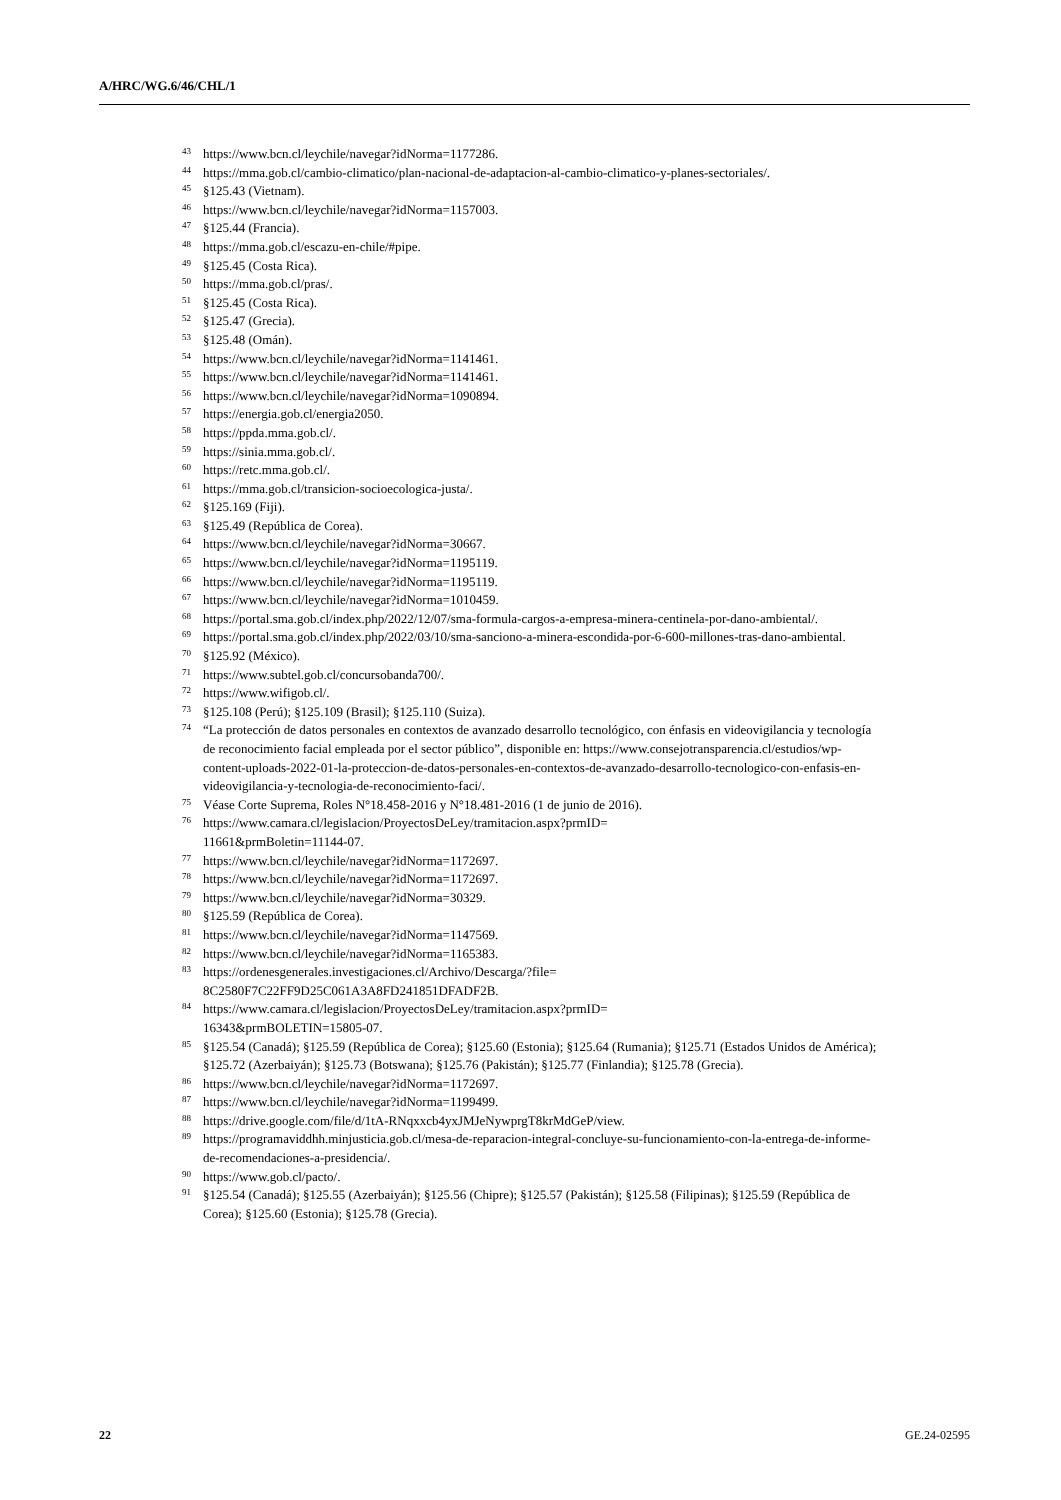A/HRC/WG.6/46/CHL/1
<sup>43</sup> https://www.bcn.cl/leychile/navegar?idNorma=1177286.
<sup>44</sup> https://mma.gob.cl/cambio-climatico/plan-nacional-de-adaptacion-al-cambio-climatico-y-planes-sectoriales/.
<sup>45</sup> §125.43 (Vietnam).
<sup>46</sup> https://www.bcn.cl/leychile/navegar?idNorma=1157003.
<sup>47</sup> §125.44 (Francia).
<sup>48</sup> https://mma.gob.cl/escazu-en-chile/#pipe.
<sup>49</sup> §125.45 (Costa Rica).
<sup>50</sup> https://mma.gob.cl/pras/.
<sup>51</sup> §125.45 (Costa Rica).
<sup>52</sup> §125.47 (Grecia).
<sup>53</sup> §125.48 (Omán).
<sup>54</sup> https://www.bcn.cl/leychile/navegar?idNorma=1141461.
<sup>55</sup> https://www.bcn.cl/leychile/navegar?idNorma=1141461.
<sup>56</sup> https://www.bcn.cl/leychile/navegar?idNorma=1090894.
<sup>57</sup> https://energia.gob.cl/energia2050.
<sup>58</sup> https://ppda.mma.gob.cl/.
<sup>59</sup> https://sinia.mma.gob.cl/.
<sup>60</sup> https://retc.mma.gob.cl/.
<sup>61</sup> https://mma.gob.cl/transicion-socioecologica-justa/.
<sup>62</sup> §125.169 (Fiji).
<sup>63</sup> §125.49 (República de Corea).
<sup>64</sup> https://www.bcn.cl/leychile/navegar?idNorma=30667.
<sup>65</sup> https://www.bcn.cl/leychile/navegar?idNorma=1195119.
<sup>66</sup> https://www.bcn.cl/leychile/navegar?idNorma=1195119.
<sup>67</sup> https://www.bcn.cl/leychile/navegar?idNorma=1010459.
<sup>68</sup> https://portal.sma.gob.cl/index.php/2022/12/07/sma-formula-cargos-a-empresa-minera-centinela-por-dano-ambiental/.
<sup>69</sup> https://portal.sma.gob.cl/index.php/2022/03/10/sma-sanciono-a-minera-escondida-por-6-600-millones-tras-dano-ambiental.
<sup>70</sup> §125.92 (México).
<sup>71</sup> https://www.subtel.gob.cl/concursobanda700/.
<sup>72</sup> https://www.wifigob.cl/.
<sup>73</sup> §125.108 (Perú); §125.109 (Brasil); §125.110 (Suiza).
<sup>74</sup> “La protección de datos personales en contextos de avanzado desarrollo tecnológico, con énfasis en videovigilancia y tecnología de reconocimiento facial empleada por el sector público”, disponible en: https://www.consejotransparencia.cl/estudios/wp-content-uploads-2022-01-la-proteccion-de-datos-personales-en-contextos-de-avanzado-desarrollo-tecnologico-con-enfasis-en-videovigilancia-y-tecnologia-de-reconocimiento-faci/.
<sup>75</sup>Véase Corte Suprema, Roles N°18.458-2016 y N°18.481-2016 (1 de junio de 2016).
<sup>76</sup> https://www.camara.cl/legislacion/ProyectosDeLey/tramitacion.aspx?prmID=
11661&prmBoletin=11144-07.
<sup>77</sup> https://www.bcn.cl/leychile/navegar?idNorma=1172697.
<sup>78</sup> https://www.bcn.cl/leychile/navegar?idNorma=1172697.
<sup>79</sup> https://www.bcn.cl/leychile/navegar?idNorma=30329.
<sup>80</sup> §125.59 (República de Corea).
<sup>81</sup> https://www.bcn.cl/leychile/navegar?idNorma=1147569.
<sup>82</sup> https://www.bcn.cl/leychile/navegar?idNorma=1165383.
<sup>83</sup> https://ordenesgenerales.investigaciones.cl/Archivo/Descarga/?file=
8C2580F7C22FF9D25C061A3A8FD241851DFADF2B.
<sup>84</sup> https://www.camara.cl/legislacion/ProyectosDeLey/tramitacion.aspx?prmID=
16343&prmBOLETIN=15805-07.
<sup>85</sup> §125.54 (Canadá); §125.59 (República de Corea); §125.60 (Estonia); §125.64 (Rumania); §125.71 (Estados Unidos de América); §125.72 (Azerbaiyán); §125.73 (Botswana); §125.76 (Pakistán); §125.77 (Finlandia); §125.78 (Grecia).
<sup>86</sup> https://www.bcn.cl/leychile/navegar?idNorma=1172697.
<sup>87</sup> https://www.bcn.cl/leychile/navegar?idNorma=1199499.
<sup>88</sup> https://drive.google.com/file/d/1tA-RNqxxcb4yxJMJeNywprgT8krMdGeP/view.
<sup>89</sup> https://programaviddhh.minjusticia.gob.cl/mesa-de-reparacion-integral-concluye-su-funcionamiento-con-la-entrega-de-informe-de-recomendaciones-a-presidencia/.
<sup>90</sup> https://www.gob.cl/pacto/.
<sup>91</sup> §125.54 (Canadá); §125.55 (Azerbaiyán); §125.56 (Chipre); §125.57 (Pakistán); §125.58 (Filipinas); §125.59 (República de Corea); §125.60 (Estonia); §125.78 (Grecia).
22 GE.24-02595